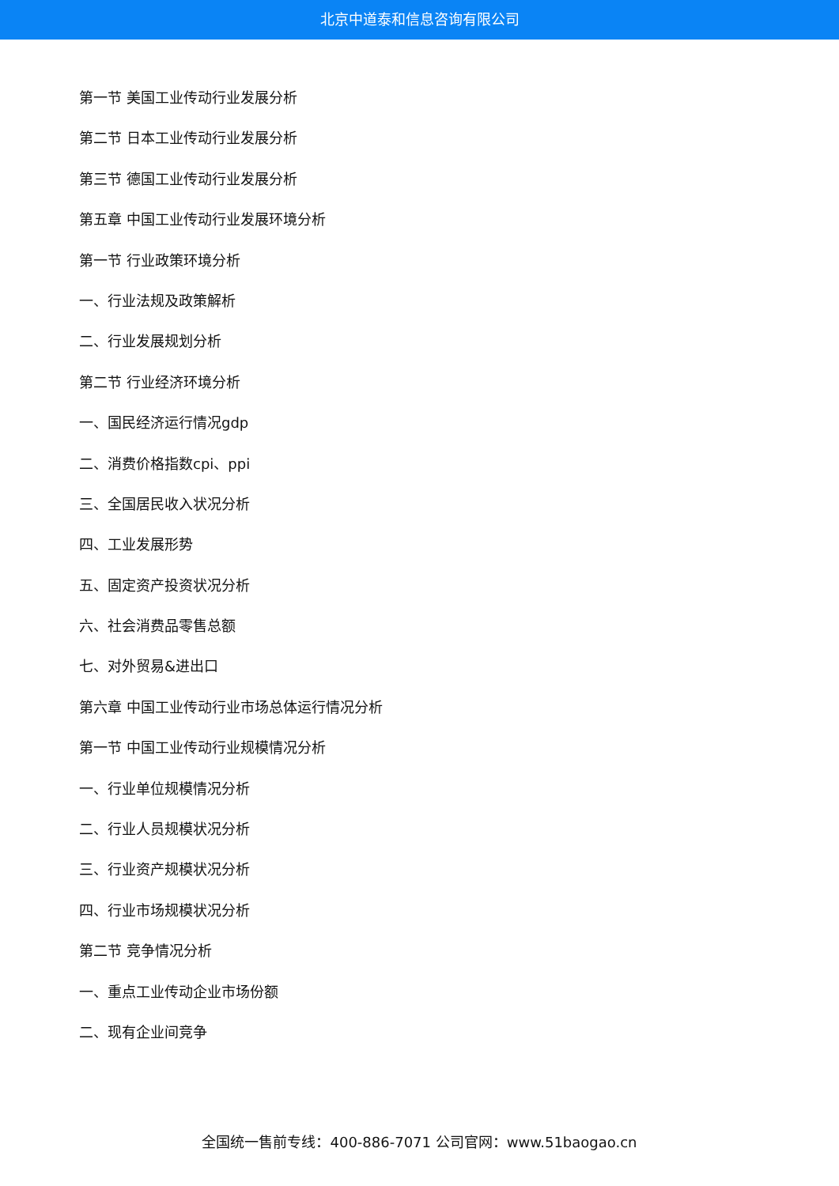北京中道泰和信息咨询有限公司
第一节 美国工业传动行业发展分析
第二节 日本工业传动行业发展分析
第三节 德国工业传动行业发展分析
第五章 中国工业传动行业发展环境分析
第一节 行业政策环境分析
一、行业法规及政策解析
二、行业发展规划分析
第二节 行业经济环境分析
一、国民经济运行情况gdp
二、消费价格指数cpi、ppi
三、全国居民收入状况分析
四、工业发展形势
五、固定资产投资状况分析
六、社会消费品零售总额
七、对外贸易&进出口
第六章 中国工业传动行业市场总体运行情况分析
第一节 中国工业传动行业规模情况分析
一、行业单位规模情况分析
二、行业人员规模状况分析
三、行业资产规模状况分析
四、行业市场规模状况分析
第二节 竞争情况分析
一、重点工业传动企业市场份额
二、现有企业间竞争
全国统一售前专线：400-886-7071 公司官网：www.51baogao.cn